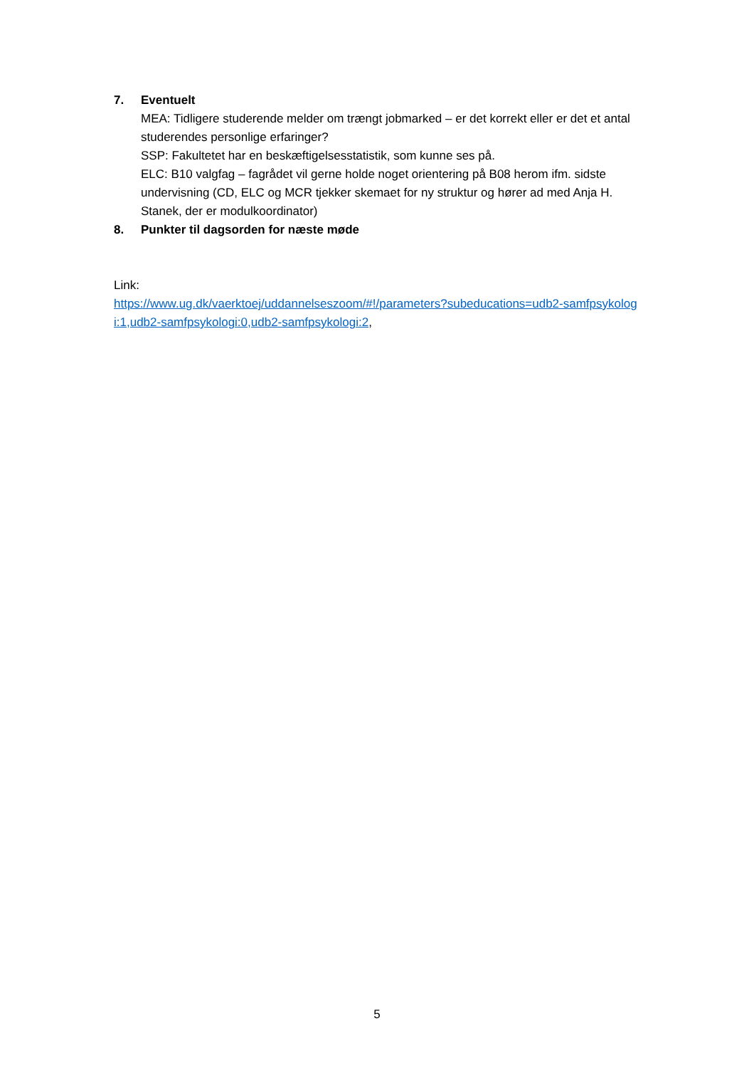7. Eventuelt
MEA: Tidligere studerende melder om trængt jobmarked – er det korrekt eller er det et antal studerendes personlige erfaringer?
SSP: Fakultetet har en beskæftigelsesstatistik, som kunne ses på.
ELC: B10 valgfag – fagrådet vil gerne holde noget orientering på B08 herom ifm. sidste undervisning (CD, ELC og MCR tjekker skemaet for ny struktur og hører ad med Anja H. Stanek, der er modulkoordinator)
8. Punkter til dagsorden for næste møde
Link:
https://www.ug.dk/vaerktoej/uddannelseszoom/#!/parameters?subeducations=udb2-samfpsykologi:1,udb2-samfpsykologi:0,udb2-samfpsykologi:2,
5